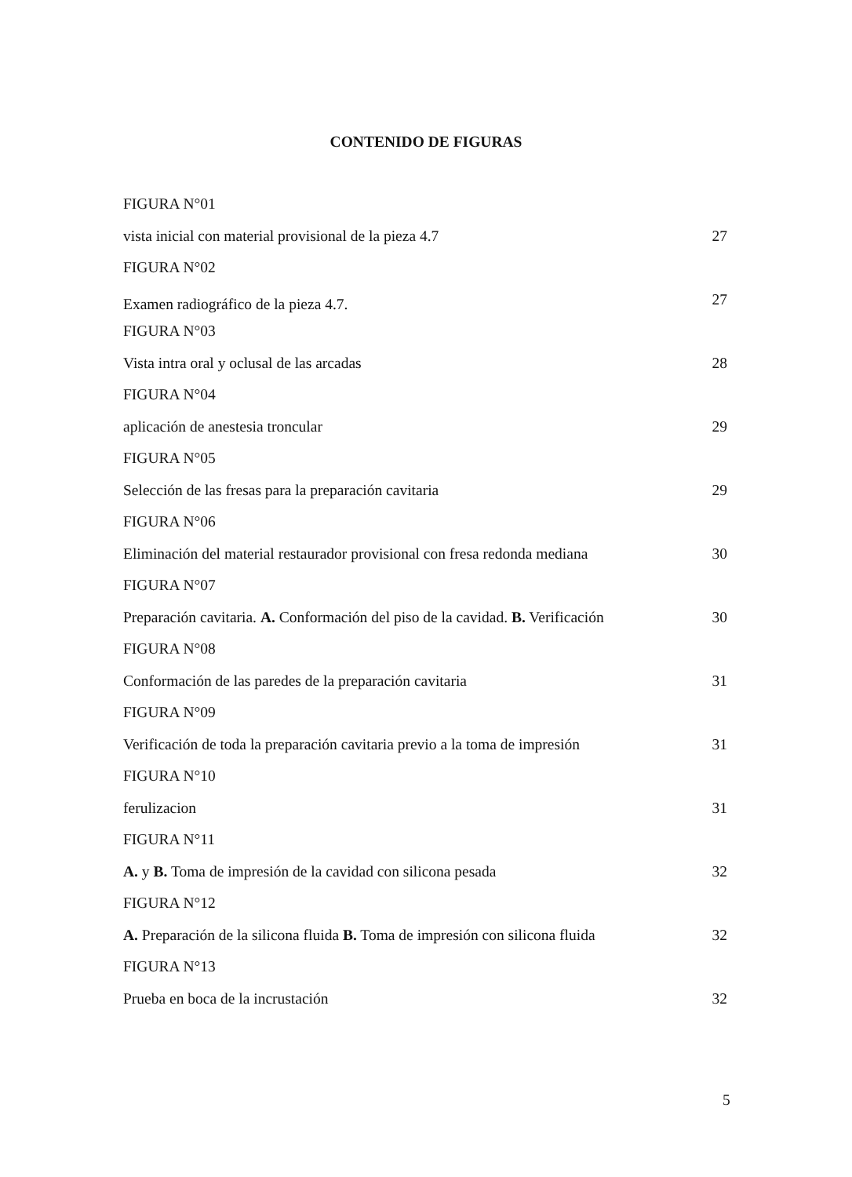CONTENIDO DE FIGURAS
FIGURA N°01
vista inicial con material provisional de la pieza 4.7 27
FIGURA N°02
Examen radiográfico de la pieza 4.7. 27
FIGURA N°03
Vista intra oral y oclusal de las arcadas 28
FIGURA N°04
aplicación de anestesia troncular 29
FIGURA N°05
Selección de las fresas para la preparación cavitaria 29
FIGURA N°06
Eliminación del material restaurador provisional con fresa redonda mediana 30
FIGURA N°07
Preparación cavitaria. A. Conformación del piso de la cavidad. B. Verificación 30
FIGURA N°08
Conformación de las paredes de la preparación cavitaria 31
FIGURA N°09
Verificación de toda la preparación cavitaria previo a la toma de impresión 31
FIGURA N°10
ferulizacion 31
FIGURA N°11
A. y B. Toma de impresión de la cavidad con silicona pesada 32
FIGURA N°12
A. Preparación de la silicona fluida B. Toma de impresión con silicona fluida 32
FIGURA N°13
Prueba en boca de la incrustación 32
5